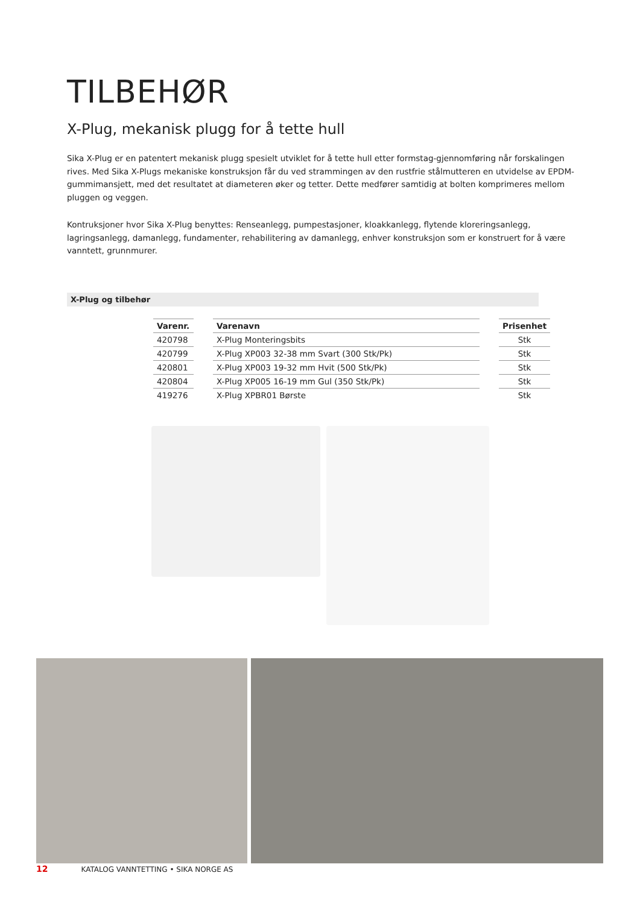TILBEHØR
X-Plug, mekanisk plugg for å tette hull
Sika X-Plug er en patentert mekanisk plugg spesielt utviklet for å tette hull etter formstag-gjennomføring når forskalingen rives. Med Sika X-Plugs mekaniske konstruksjon får du ved strammingen av den rustfrie stålmutteren en utvidelse av EPDM-gummimansjett, med det resultatet at diameteren øker og tetter. Dette medfører samtidig at bolten komprimeres mellom pluggen og veggen.
Kontruksjoner hvor Sika X-Plug benyttes: Renseanlegg, pumpestasjoner, kloakkanlegg, flytende kloreringsanlegg, lagringsanlegg, damanlegg, fundamenter, rehabilitering av damanlegg, enhver konstruksjon som er konstruert for å være vanntett, grunnmurer.
X-Plug og tilbehør
| Varenr. | | Varenavn | | Prisenhet |
| --- | --- | --- | --- | --- |
| 420798 | | X-Plug Monteringsbits | | Stk |
| 420799 | | X-Plug XP003 32-38 mm Svart (300 Stk/Pk) | | Stk |
| 420801 | | X-Plug XP003 19-32 mm Hvit (500 Stk/Pk) | | Stk |
| 420804 | | X-Plug XP005 16-19 mm Gul (350 Stk/Pk) | | Stk |
| 419276 | | X-Plug XPBR01 Børste | | Stk |
12 KATALOG VANNTETTING • SIKA NORGE AS